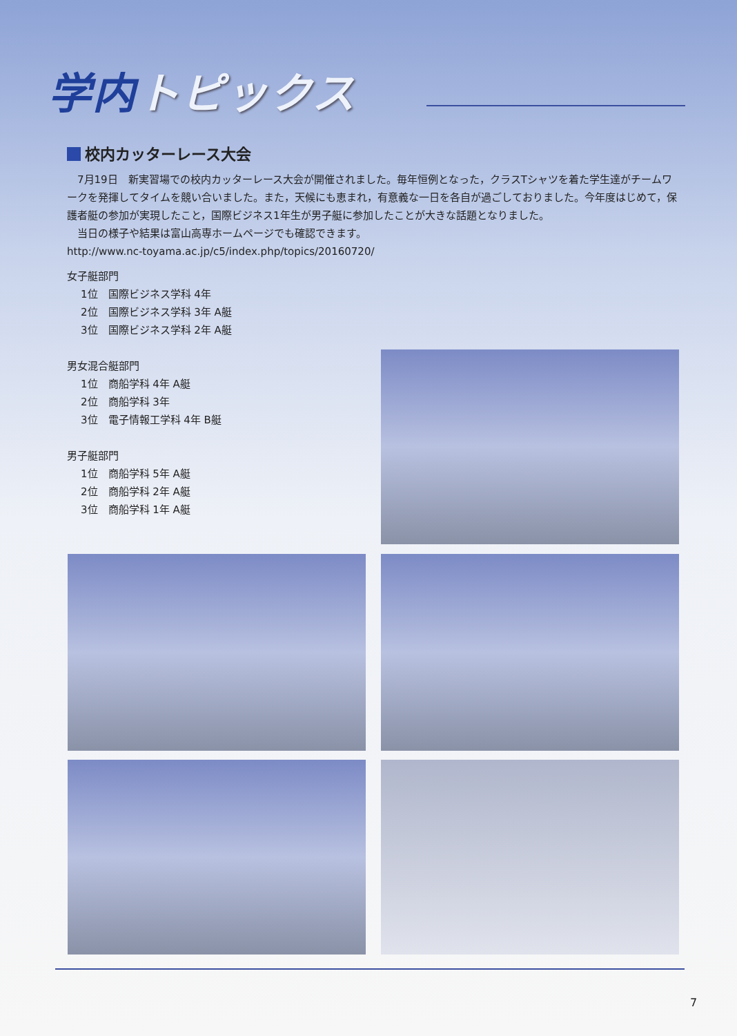学内トピックス
校内カッターレース大会
　7月19日　新実習場での校内カッターレース大会が開催されました。毎年恒例となった，クラスTシャツを着た学生達がチームワークを発揮してタイムを競い合いました。また，天候にも恵まれ，有意義な一日を各自が過ごしておりました。今年度はじめて，保護者艇の参加が実現したこと，国際ビジネス1年生が男子艇に参加したことが大きな話題となりました。
　当日の様子や結果は富山高専ホームページでも確認できます。
http://www.nc-toyama.ac.jp/c5/index.php/topics/20160720/
女子艇部門
1位　国際ビジネス学科 4年
2位　国際ビジネス学科 3年 A艇
3位　国際ビジネス学科 2年 A艇
男女混合艇部門
1位　商船学科 4年 A艇
2位　商船学科 3年
3位　電子情報工学科 4年 B艇
男子艇部門
1位　商船学科 5年 A艇
2位　商船学科 2年 A艇
3位　商船学科 1年 A艇
7